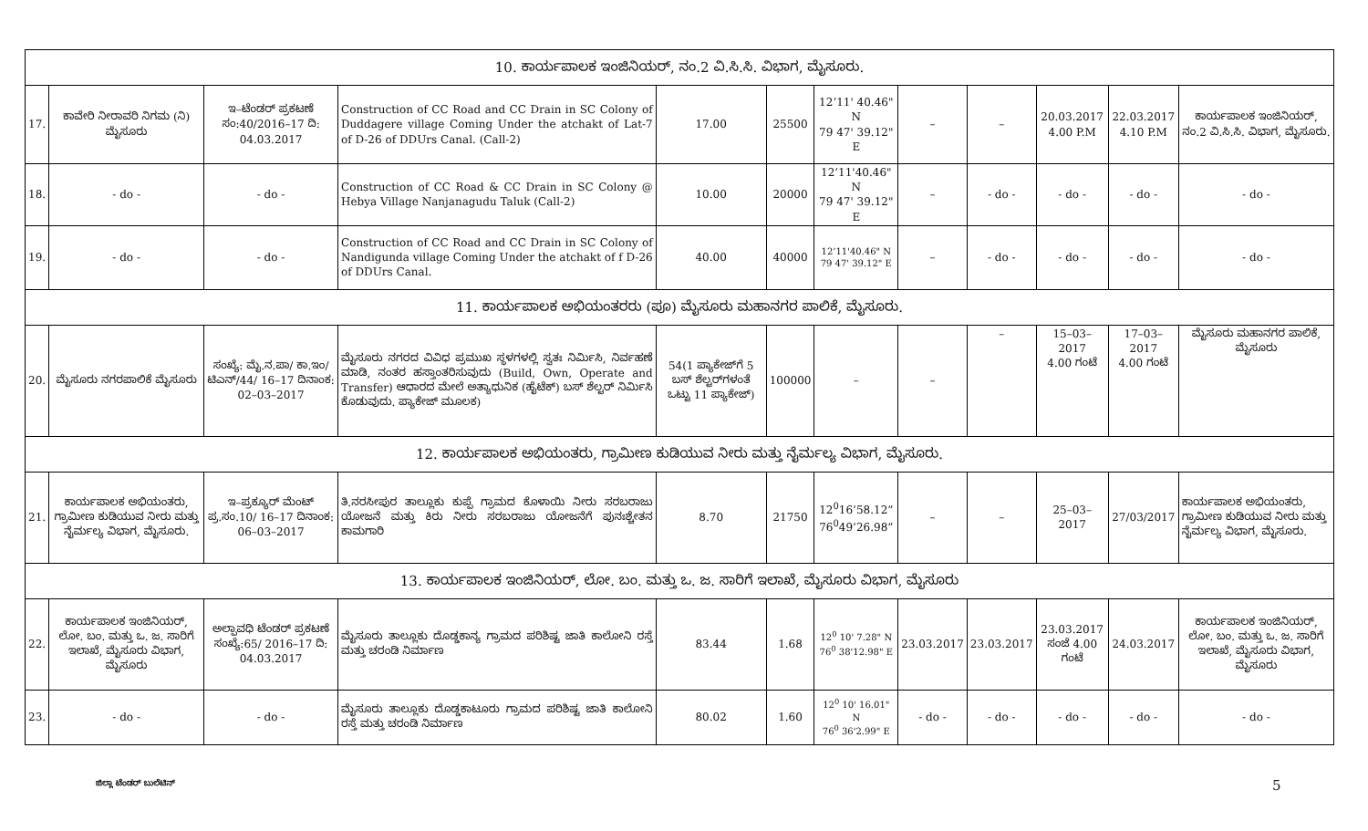| 10. ಕಾರ್ಯಪಾಲಕ ಇಂಜಿನಿಯರ್, ನಂ.2 ವಿ.ಸಿ.ಸಿ. ವಿಭಾಗ, ಮೈಸೂರು. | | | | | | | | | | | |
| 17. | ಕಾವೇರಿ ನೀರಾವರಿ ನಿಗಮ (ನಿ) ಮೈಸೂರು | ಇ–ಟೆಂಡರ್ ಪ್ರಕಟಣೆ ಸಂ:40/2016–17 ದಿ: 04.03.2017 | Construction of CC Road and CC Drain in SC Colony of Duddagere village Coming Under the atchakt of Lat-7 of D-26 of DDUrs Canal. (Call-2) | 17.00 | 25500 | 12’11' 40.46" N 79 47' 39.12" E | – | – | 20.03.2017 4.00 P.M | 22.03.2017 4.10 P.M | ಕಾರ್ಯಪಾಲಕ ಇಂಜಿನಿಯರ್, ನಂ.2 ವಿ.ಸಿ.ಸಿ. ವಿಭಾಗ, ಮೈಸೂರು. |
| 18. | - do - | - do - | Construction of CC Road & CC Drain in SC Colony @ Hebya Village Nanjanagudu Taluk (Call-2) | 10.00 | 20000 | 12’11'40.46" N 79 47' 39.12" E | – | - do - | - do - | - do - | - do - |
| 19. | - do - | - do - | Construction of CC Road and CC Drain in SC Colony of Nandigunda village Coming Under the atchakt of f D-26 of DDUrs Canal. | 40.00 | 40000 | 12’11'40.46" N 79 47' 39.12" E | – | - do - | - do - | - do - | - do - |
| 11. ಕಾರ್ಯಪಾಲಕ ಅಭಿಯಂತರರು (ಪೂ) ಮೈಸೂರು ಮಹಾನಗರ ಪಾಲಿಕೆ, ಮೈಸೂರು. | | | | | | | | | | | |
| 20. | ಮೈಸೂರು ನಗರಪಾಲಿಕೆ ಮೈಸೂರು | ಸಂಖ್ಯೆ: ಮೈ.ನ.ಪಾ/ ಕಾ.ಇಂ/ಟಿಎನ್/44/ 16–17 ದಿನಾಂಕ: 02–03–2017 | ಮೈಸೂರು ನಗರದ ವಿವಿಧ ಪ್ರಮುಖ ಸ್ಥಳಗಳಲ್ಲಿ ಸ್ವತಃ ನಿರ್ಮಿಸಿ, ನಿರ್ವಹಣೆ ಮಾಡಿ, ನಂತರ ಹಸ್ತಾಂತರಿಸುವುದು (Build, Own, Operate and Transfer) ಆಧಾರದ ಮೇಲೆ ಅತ್ಯಾಧುನಿಕ (ಹೈಟೆಕ್) ಬಸ್ ಶೆಲ್ಟರ್ ನಿರ್ಮಿಸಿ ಕೊಡುವುದು. ಪ್ಯಾಕೇಜ್ ಮೂಲಕ) | 54(1 ಪ್ಯಾಕೇಜ್‌ಗೆ 5 ಬಸ್ ಶೆಲ್ಟರ್‌ಗಳಂತೆ ಒಟ್ಟು 11 ಪ್ಯಾಕೇಜ್) | 100000 | – | – | – | 15–03–2017 4.00 ಗಂಟೆ | 17–03–2017 4.00 ಗಂಟೆ | ಮೈಸೂರು ಮಹಾನಗರ ಪಾಲಿಕೆ, ಮೈಸೂರು |
| 12. ಕಾರ್ಯಪಾಲಕ ಅಭಿಯಂತರು, ಗ್ರಾಮೀಣ ಕುಡಿಯುವ ನೀರು ಮತ್ತು ನೈರ್ಮಲ್ಯ ವಿಭಾಗ, ಮೈಸೂರು. | | | | | | | | | | | |
| 21. | ಕಾರ್ಯಪಾಲಕ ಅಭಿಯಂತರು, ಗ್ರಾಮೀಣ ಕುಡಿಯುವ ನೀರು ಮತ್ತು ನೈರ್ಮಲ್ಯ ವಿಭಾಗ, ಮೈಸೂರು. | ಇ–ಪ್ರಕ್ಯೂರ್ ಮೆಂಟ್ ಪ್ರ.ಸಂ.10/ 16–17 ದಿನಾಂಕ: 06–03–2017 | ತಿ.ನರಸೀಪುರ ತಾಲ್ಲೂಕು ಕುಪ್ಪೆ ಗ್ರಾಮದ ಕೊಳಾಯಿ ನೀರು ಸರಬರಾಜು ಯೋಜನೆ ಮತ್ತು ಕಿರು ನೀರು ಸರಬರಾಜು ಯೋಜನೆಗೆ ಪುನಃಶ್ಚೇತನ ಕಾಮಗಾರಿ | 8.70 | 21750 | 12<sup>0</sup>16’58.12” 76<sup>0</sup>49’26.98” | – | – | 25–03–2017 | 27/03/2017 | ಕಾರ್ಯಪಾಲಕ ಅಭಿಯಂತರು, ಗ್ರಾಮೀಣ ಕುಡಿಯುವ ನೀರು ಮತ್ತು ನೈರ್ಮಲ್ಯ ವಿಭಾಗ, ಮೈಸೂರು. |
| 13. ಕಾರ್ಯಪಾಲಕ ಇಂಜಿನಿಯರ್, ಲೋ. ಬಂ. ಮತ್ತು ಒ. ಜ. ಸಾರಿಗೆ ಇಲಾಖೆ, ಮೈಸೂರು ವಿಭಾಗ, ಮೈಸೂರು | | | | | | | | | | | |
| 22. | ಕಾರ್ಯಪಾಲಕ ಇಂಜಿನಿಯರ್, ಲೋ. ಬಂ. ಮತ್ತು ಒ. ಜ. ಸಾರಿಗೆ ಇಲಾಖೆ, ಮೈಸೂರು ವಿಭಾಗ, ಮೈಸೂರು | ಅಲ್ಪಾವಧಿ ಟೆಂಡರ್ ಪ್ರಕಟಣೆ ಸಂಖ್ಯೆ:65/ 2016–17 ದಿ: 04.03.2017 | ಮೈಸೂರು ತಾಲ್ಲೂಕು ದೊಡ್ಡಕಾನ್ಯ ಗ್ರಾಮದ ಪರಿಶಿಷ್ಟ ಜಾತಿ ಕಾಲೋನಿ ರಸ್ತೆ ಮತ್ತು ಚರಂಡಿ ನಿರ್ಮಾಣ | 83.44 | 1.68 | 12<sup>0</sup> 10' 7.28" N 76<sup>0</sup> 38'12.98" E | 23.03.2017 | 23.03.2017 | 23.03.2017 ಸಂಜೆ 4.00 ಗಂಟೆ | 24.03.2017 | ಕಾರ್ಯಪಾಲಕ ಇಂಜಿನಿಯರ್, ಲೋ. ಬಂ. ಮತ್ತು ಒ. ಜ. ಸಾರಿಗೆ ಇಲಾಖೆ, ಮೈಸೂರು ವಿಭಾಗ, ಮೈಸೂರು |
| 23. | - do - | - do - | ಮೈಸೂರು ತಾಲ್ಲೂಕು ದೊಡ್ಡಕಾಟೂರು ಗ್ರಾಮದ ಪರಿಶಿಷ್ಟ ಜಾತಿ ಕಾಲೋನಿ ರಸ್ತೆ ಮತ್ತು ಚರಂಡಿ ನಿರ್ಮಾಣ | 80.02 | 1.60 | 12<sup>0</sup> 10' 16.01" N 76<sup>0</sup> 36'2.99" E | - do - | - do - | - do - | - do - | - do - |
ಜಿಲ್ಲಾ ಟೆಂಡರ್ ಬುಲೆಟಿನ್ 5